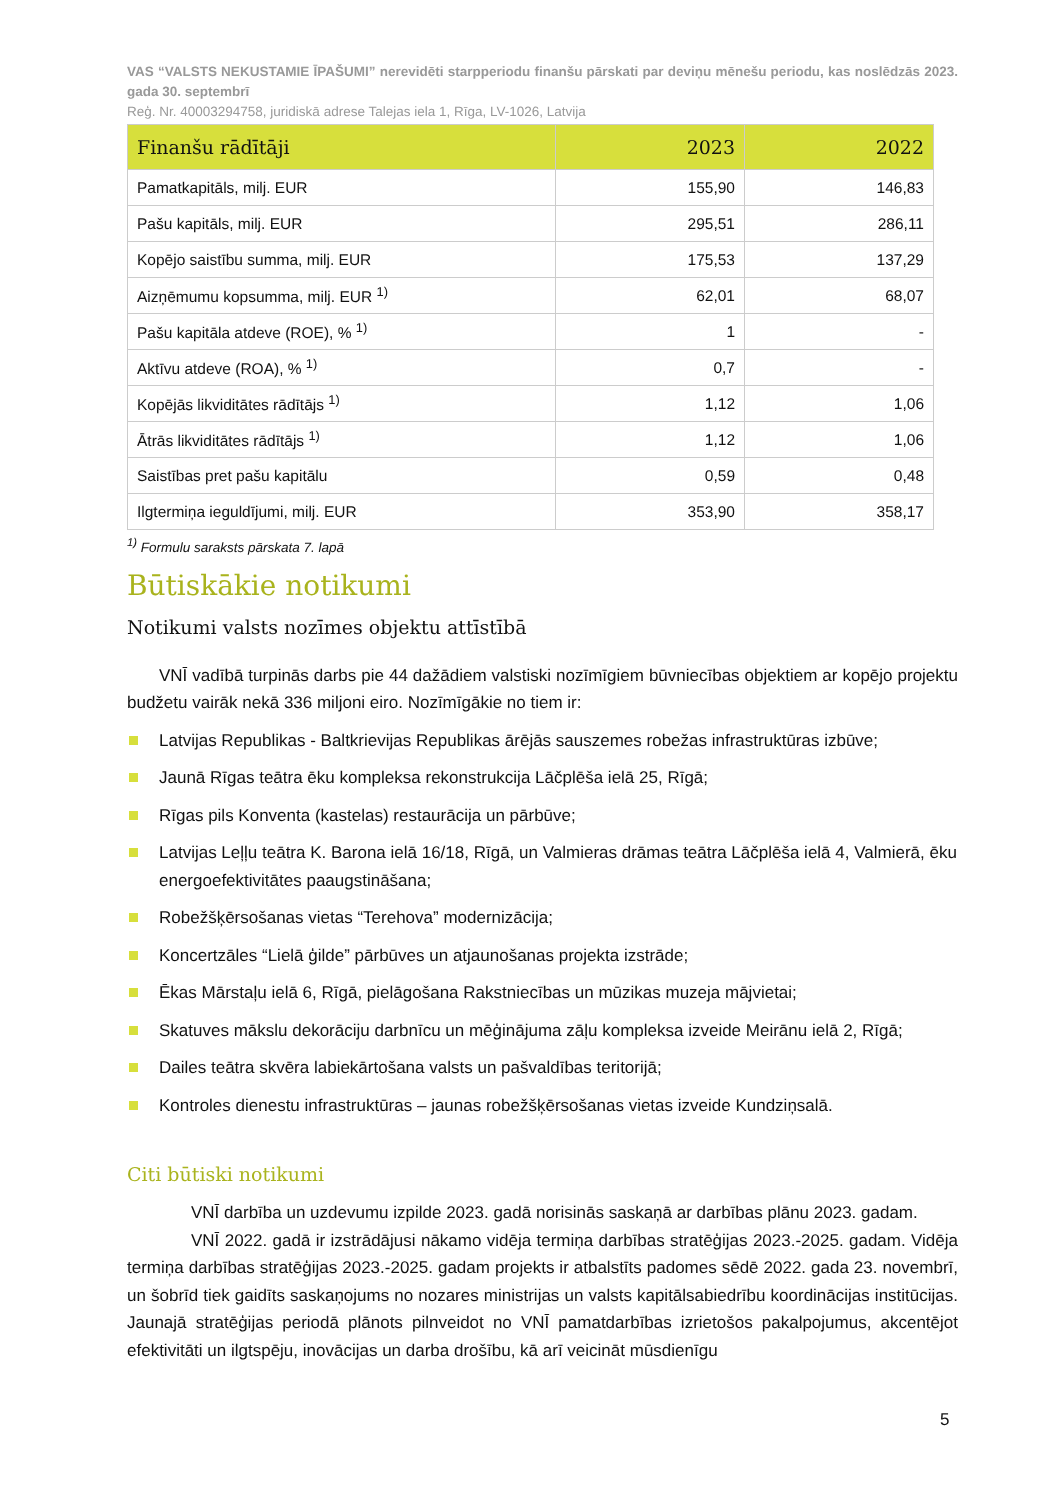VAS “VALSTS NEKUSTAMIE ĪPAŠUMI” nerevidēti starpperiodu finanšu pārskati par deviņu mēnešu periodu, kas noslēdzās 2023. gada 30. septembrī
Reģ. Nr. 40003294758, juridiskā adrese Talejas iela 1, Rīga, LV-1026, Latvija
| Finanšu rādītāji | 2023 | 2022 |
| --- | --- | --- |
| Pamatkapitāls, milj. EUR | 155,90 | 146,83 |
| Pašu kapitāls, milj. EUR | 295,51 | 286,11 |
| Kopējo saistību summa, milj. EUR | 175,53 | 137,29 |
| Aizņēmumu kopsumma, milj. EUR <sup>1)</sup> | 62,01 | 68,07 |
| Pašu kapitāla atdeve (ROE), % <sup>1)</sup> | 1 | - |
| Aktīvu atdeve (ROA), % <sup>1)</sup> | 0,7 | - |
| Kopējās likviditātes rādītājs <sup>1)</sup> | 1,12 | 1,06 |
| Ātrās likviditātes rādītājs <sup>1)</sup> | 1,12 | 1,06 |
| Saistības pret pašu kapitālu | 0,59 | 0,48 |
| Ilgtermiņa ieguldījumi, milj. EUR | 353,90 | 358,17 |
<sup>1)</sup> Formulu saraksts pārskata 7. lapā
Būtiskākie notikumi
Notikumi valsts nozīmes objektu attīstībā
VNĪ vadībā turpinās darbs pie 44 dažādiem valstiski nozīmīgiem būvniecības objektiem ar kopējo projektu budžetu vairāk nekā 336 miljoni eiro. Nozīmīgākie no tiem ir:
Latvijas Republikas - Baltkrievijas Republikas ārējās sauszemes robežas infrastruktūras izbūve;
Jaunā Rīgas teātra ēku kompleksa rekonstrukcija Lāčplēša ielā 25, Rīgā;
Rīgas pils Konventa (kastelas) restaurācija un pārbūve;
Latvijas Leļļu teātra K. Barona ielā 16/18, Rīgā, un Valmieras drāmas teātra Lāčplēša ielā 4, Valmierā, ēku energoefektivitātes paaugstināšana;
Robežšķērsošanas vietas “Terehova” modernizācija;
Koncertzāles “Lielā ģilde” pārbūves un atjaunošanas projekta izstrāde;
Ēkas Mārstaļu ielā 6, Rīgā, pielāgošana Rakstniecības un mūzikas muzeja mājvietai;
Skatuves mākslu dekorāciju darbnīcu un mēģinājuma zāļu kompleksa izveide Meirānu ielā 2, Rīgā;
Dailes teātra skvēra labiekārtošana valsts un pašvaldības teritorijā;
Kontroles dienestu infrastruktūras – jaunas robežšķērsošanas vietas izveide Kundziņsalā.
Citi būtiski notikumi
VNĪ darbība un uzdevumu izpilde 2023. gadā norisinās saskaņā ar darbības plānu 2023. gadam.
VNĪ 2022. gadā ir izstrādājusi nākamo vidēja termiņa darbības stratēģijas 2023.-2025. gadam. Vidēja termiņa darbības stratēģijas 2023.-2025. gadam projekts ir atbalstīts padomes sēdē 2022. gada 23. novembrī, un šobrīd tiek gaidīts saskaņojums no nozares ministrijas un valsts kapitālsabiedrību koordinācijas institūcijas. Jaunajā stratēģijas periodā plānots pilnveidot no VNĪ pamatdarbības izrietošos pakalpojumus, akcentējot efektivitāti un ilgtspēju, inovācijas un darba drošību, kā arī veicināt mūsdienīgu
5